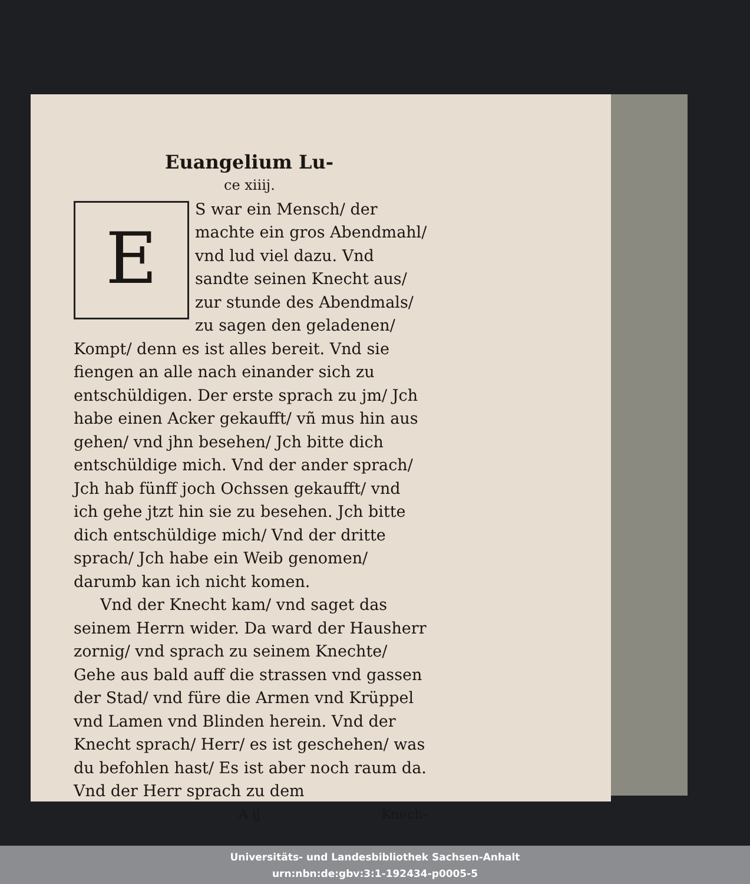Euangelium Lu-
ce xiiij.
E
S war ein Mensch/ der machte ein gros Abendmahl/ vnd lud viel dazu. Vnd sandte seinen Knecht aus/ zur stunde des Abendmals/ zu sagen den geladenen/ Kompt/ denn es ist alles bereit. Vnd sie fiengen an alle nach einander sich zu entschüldigen. Der erste sprach zu jm/ Jch habe einen Acker gekaufft/ vñ mus hin aus gehen/ vnd jhn besehen/ Jch bitte dich entschüldige mich. Vnd der ander sprach/ Jch hab fünff joch Ochssen gekaufft/ vnd ich gehe jtzt hin sie zu besehen. Jch bitte dich entschüldige mich/ Vnd der dritte sprach/ Jch habe ein Weib genomen/ darumb kan ich nicht komen.
Vnd der Knecht kam/ vnd saget das seinem Herrn wider. Da ward der Hausherr zornig/ vnd sprach zu seinem Knechte/ Gehe aus bald auff die strassen vnd gassen der Stad/ vnd füre die Armen vnd Krüppel vnd Lamen vnd Blinden herein. Vnd der Knecht sprach/ Herr/ es ist geschehen/ was du befohlen hast/ Es ist aber noch raum da. Vnd der Herr sprach zu dem
A ij Knech-
Universitäts- und Landesbibliothek Sachsen-Anhalt
urn:nbn:de:gbv:3:1-192434-p0005-5